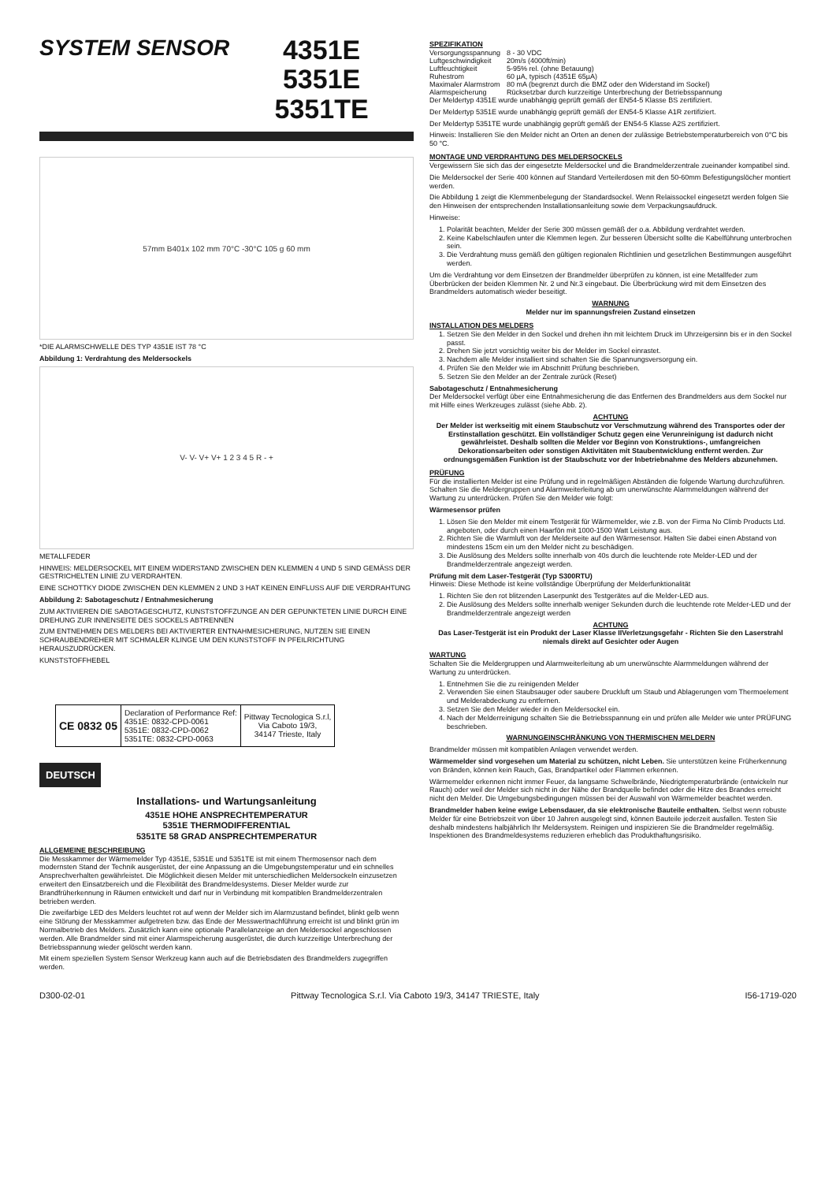SYSTEM SENSOR
4351E
5351E
5351TE
57mm B401x 102 mm 70°C -30°C 105 g 60 mm
*DIE ALARMSCHWELLE DES TYP 4351E IST 78 °C
Abbildung 1: Verdrahtung des Meldersockels
V- V- V+ V+ 1 2 3 4 5 R - +
METALLFEDER
HINWEIS: MELDERSOCKEL MIT EINEM WIDERSTAND ZWISCHEN DEN KLEMMEN 4 UND 5 SIND GEMÄSS DER GESTRICHELTEN LINIE ZU VERDRAHTEN.
EINE SCHOTTKY DIODE ZWISCHEN DEN KLEMMEN 2 UND 3 HAT KEINEN EINFLUSS AUF DIE VERDRAHTUNG
Abbildung 2: Sabotageschutz / Entnahmesicherung
ZUM AKTIVIEREN DIE SABOTAGESCHUTZ, KUNSTSTOFFZUNGE AN DER GEPUNKTETEN LINIE DURCH EINE DREHUNG ZUR INNENSEITE DES SOCKELS ABTRENNEN
ZUM ENTNEHMEN DES MELDERS BEI AKTIVIERTER ENTNAHMESICHERUNG, NUTZEN SIE EINEN SCHRAUBENDREHER MIT SCHMALER KLINGE UM DEN KUNSTSTOFF IN PFEILRICHTUNG HERAUSZUDRÜCKEN.
KUNSTSTOFFHEBEL
| CE 0832 05 | Declaration of Performance Ref: 4351E: 0832-CPD-0061 5351E: 0832-CPD-0062 5351TE: 0832-CPD-0063 | Pittway Tecnologica S.r.l, Via Caboto 19/3, 34147 Trieste, Italy |
DEUTSCH
Installations- und Wartungsanleitung
4351E HOHE ANSPRECHTEMPERATUR
5351E THERMODIFFERENTIAL
5351TE 58 GRAD ANSPRECHTEMPERATUR
ALLGEMEINE BESCHREIBUNG
Die Messkammer der Wärmemelder Typ 4351E, 5351E und 5351TE ist mit einem Thermosensor nach dem modernsten Stand der Technik ausgerüstet, der eine Anpassung an die Umgebungstemperatur und ein schnelles Ansprechverhalten gewährleistet. Die Möglichkeit diesen Melder mit unterschiedlichen Meldersockeln einzusetzen erweitert den Einsatzbereich und die Flexibilität des Brandmeldesystems. Dieser Melder wurde zur Brandfrüherkennung in Räumen entwickelt und darf nur in Verbindung mit kompatiblen Brandmelderzentralen betrieben werden.
Die zweifarbige LED des Melders leuchtet rot auf wenn der Melder sich im Alarmzustand befindet, blinkt gelb wenn eine Störung der Messkammer aufgetreten bzw. das Ende der Messwertnachführung erreicht ist und blinkt grün im Normalbetrieb des Melders. Zusätzlich kann eine optionale Parallelanzeige an den Meldersockel angeschlossen werden. Alle Brandmelder sind mit einer Alarmspeicherung ausgerüstet, die durch kurzzeitige Unterbrechung der Betriebsspannung wieder gelöscht werden kann.
Mit einem speziellen System Sensor Werkzeug kann auch auf die Betriebsdaten des Brandmelders zugegriffen werden.
SPEZIFIKATION
| Versorgungsspannung | 8 - 30 VDC |
| Luftgeschwindigkeit | 20m/s (4000ft/min) |
| Luftfeuchtigkeit | 5-95% rel. (ohne Betauung) |
| Ruhestrom | 60 µA, typisch (4351E 65µA) |
| Maximaler Alarmstrom | 80 mA (begrenzt durch die BMZ oder den Widerstand im Sockel) |
| Alarmspeicherung | Rücksetzbar durch kurzzeitige Unterbrechung der Betriebsspannung |
Der Meldertyp 4351E wurde unabhängig geprüft gemäß der EN54-5 Klasse BS zertifiziert.
Der Meldertyp 5351E wurde unabhängig geprüft gemäß der EN54-5 Klasse A1R zertifiziert.
Der Meldertyp 5351TE wurde unabhängig geprüft gemäß der EN54-5 Klasse A2S zertifiziert.
Hinweis: Installieren Sie den Melder nicht an Orten an denen der zulässige Betriebstemperaturbereich von 0°C bis 50 °C.
MONTAGE UND VERDRAHTUNG DES MELDERSOCKELS
Vergewissern Sie sich das der eingesetzte Meldersockel und die Brandmelderzentrale zueinander kompatibel sind.
Die Meldersockel der Serie 400 können auf Standard Verteilerdosen mit den 50-60mm Befestigungslöcher montiert werden.
Die Abbildung 1 zeigt die Klemmenbelegung der Standardsockel. Wenn Relaissockel eingesetzt werden folgen Sie den Hinweisen der entsprechenden Installationsanleitung sowie dem Verpackungsaufdruck.
Hinweise:
1. Polarität beachten, Melder der Serie 300 müssen gemäß der o.a. Abbildung verdrahtet werden.
2. Keine Kabelschlaufen unter die Klemmen legen. Zur besseren Übersicht sollte die Kabelführung unterbrochen sein.
3. Die Verdrahtung muss gemäß den gültigen regionalen Richtlinien und gesetzlichen Bestimmungen ausgeführt werden.
Um die Verdrahtung vor dem Einsetzen der Brandmelder überprüfen zu können, ist eine Metallfeder zum Überbrücken der beiden Klemmen Nr. 2 und Nr.3 eingebaut. Die Überbrückung wird mit dem Einsetzen des Brandmelders automatisch wieder beseitigt.
WARNUNG
Melder nur im spannungsfreien Zustand einsetzen
INSTALLATION DES MELDERS
1. Setzen Sie den Melder in den Sockel und drehen ihn mit leichtem Druck im Uhrzeigersinn bis er in den Sockel passt.
2. Drehen Sie jetzt vorsichtig weiter bis der Melder im Sockel einrastet.
3. Nachdem alle Melder installiert sind schalten Sie die Spannungsversorgung ein.
4. Prüfen Sie den Melder wie im Abschnitt Prüfung beschrieben.
5. Setzen Sie den Melder an der Zentrale zurück (Reset)
Sabotageschutz / Entnahmesicherung
Der Meldersockel verfügt über eine Entnahmesicherung die das Entfernen des Brandmelders aus dem Sockel nur mit Hilfe eines Werkzeuges zulässt (siehe Abb. 2).
ACHTUNG
Der Melder ist werkseitig mit einem Staubschutz vor Verschmutzung während des Transportes oder der Erstinstallation geschützt. Ein vollständiger Schutz gegen eine Verunreinigung ist dadurch nicht gewährleistet. Deshalb sollten die Melder vor Beginn von Konstruktions-, umfangreichen Dekorationsarbeiten oder sonstigen Aktivitäten mit Staubentwicklung entfernt werden. Zur ordnungsgemäßen Funktion ist der Staubschutz vor der Inbetriebnahme des Melders abzunehmen.
PRÜFUNG
Für die installierten Melder ist eine Prüfung und in regelmäßigen Abständen die folgende Wartung durchzuführen. Schalten Sie die Meldergruppen und Alarmweiterleitung ab um unerwünschte Alarmmeldungen während der Wartung zu unterdrücken. Prüfen Sie den Melder wie folgt:
Wärmesensor prüfen
1. Lösen Sie den Melder mit einem Testgerät für Wärmemelder, wie z.B. von der Firma No Climb Products Ltd. angeboten, oder durch einen Haarfön mit 1000-1500 Watt Leistung aus.
2. Richten Sie die Warmluft von der Melderseite auf den Wärmesensor. Halten Sie dabei einen Abstand von mindestens 15cm ein um den Melder nicht zu beschädigen.
3. Die Auslösung des Melders sollte innerhalb von 40s durch die leuchtende rote Melder-LED und der Brandmelderzentrale angezeigt werden.
Prüfung mit dem Laser-Testgerät (Typ S300RTU)
Hinweis: Diese Methode ist keine vollständige Überprüfung der Melderfunktionalität
1. Richten Sie den rot blitzenden Laserpunkt des Testgerätes auf die Melder-LED aus.
2. Die Auslösung des Melders sollte innerhalb weniger Sekunden durch die leuchtende rote Melder-LED und der Brandmelderzentrale angezeigt werden
ACHTUNG
Das Laser-Testgerät ist ein Produkt der Laser Klasse IIVerletzungsgefahr - Richten Sie den Laserstrahl niemals direkt auf Gesichter oder Augen
WARTUNG
Schalten Sie die Meldergruppen und Alarmweiterleitung ab um unerwünschte Alarmmeldungen während der Wartung zu unterdrücken.
1. Entnehmen Sie die zu reinigenden Melder
2. Verwenden Sie einen Staubsauger oder saubere Druckluft um Staub und Ablagerungen vom Thermoelement und Melderabdeckung zu entfernen.
3. Setzen Sie den Melder wieder in den Meldersockel ein.
4. Nach der Melderreinigung schalten Sie die Betriebsspannung ein und prüfen alle Melder wie unter PRÜFUNG beschrieben.
WARNUNGEINSCHRÄNKUNG VON THERMISCHEN MELDERN
Brandmelder müssen mit kompatiblen Anlagen verwendet werden.
Wärmemelder sind vorgesehen um Material zu schützen, nicht Leben. Sie unterstützen keine Früherkennung von Bränden, können kein Rauch, Gas, Brandpartikel oder Flammen erkennen.
Wärmemelder erkennen nicht immer Feuer, da langsame Schwelbrände, Niedrigtemperaturbrände (entwickeln nur Rauch) oder weil der Melder sich nicht in der Nähe der Brandquelle befindet oder die Hitze des Brandes erreicht nicht den Melder. Die Umgebungsbedingungen müssen bei der Auswahl von Wärmemelder beachtet werden.
Brandmelder haben keine ewige Lebensdauer, da sie elektronische Bauteile enthalten. Selbst wenn robuste Melder für eine Betriebszeit von über 10 Jahren ausgelegt sind, können Bauteile jederzeit ausfallen. Testen Sie deshalb mindestens halbjährlich Ihr Meldersystem. Reinigen und inspizieren Sie die Brandmelder regelmäßig. Inspektionen des Brandmeldesystems reduzieren erheblich das Produkthaftungsrisiko.
D300-02-01 Pittway Tecnologica S.r.l. Via Caboto 19/3, 34147 TRIESTE, Italy I56-1719-020